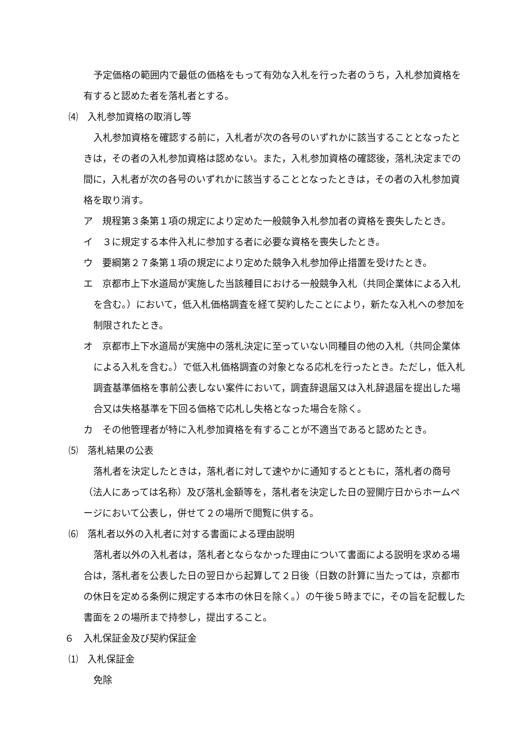予定価格の範囲内で最低の価格をもって有効な入札を行った者のうち，入札参加資格を有すると認めた者を落札者とする。
⑷　入札参加資格の取消し等
入札参加資格を確認する前に，入札者が次の各号のいずれかに該当することとなったときは，その者の入札参加資格は認めない。また，入札参加資格の確認後，落札決定までの間に，入札者が次の各号のいずれかに該当することとなったときは，その者の入札参加資格を取り消す。
ア　規程第３条第１項の規定により定めた一般競争入札参加者の資格を喪失したとき。
イ　３に規定する本件入札に参加する者に必要な資格を喪失したとき。
ウ　要綱第２７条第１項の規定により定めた競争入札参加停止措置を受けたとき。
エ　京都市上下水道局が実施した当該種目における一般競争入札（共同企業体による入札を含む。）において，低入札価格調査を経て契約したことにより，新たな入札への参加を制限されたとき。
オ　京都市上下水道局が実施中の落札決定に至っていない同種目の他の入札（共同企業体による入札を含む。）で低入札価格調査の対象となる応札を行ったとき。ただし，低入札調査基準価格を事前公表しない案件において，調査辞退届又は入札辞退届を提出した場合又は失格基準を下回る価格で応札し失格となった場合を除く。
カ　その他管理者が特に入札参加資格を有することが不適当であると認めたとき。
⑸　落札結果の公表
落札者を決定したときは，落札者に対して速やかに通知するとともに，落札者の商号（法人にあっては名称）及び落札金額等を，落札者を決定した日の翌開庁日からホームページにおいて公表し，併せて２の場所で閲覧に供する。
⑹　落札者以外の入札者に対する書面による理由説明
落札者以外の入札者は，落札者とならなかった理由について書面による説明を求める場合は，落札者を公表した日の翌日から起算して２日後（日数の計算に当たっては，京都市の休日を定める条例に規定する本市の休日を除く。）の午後５時までに，その旨を記載した書面を２の場所まで持参し，提出すること。
６　入札保証金及び契約保証金
⑴　入札保証金
免除